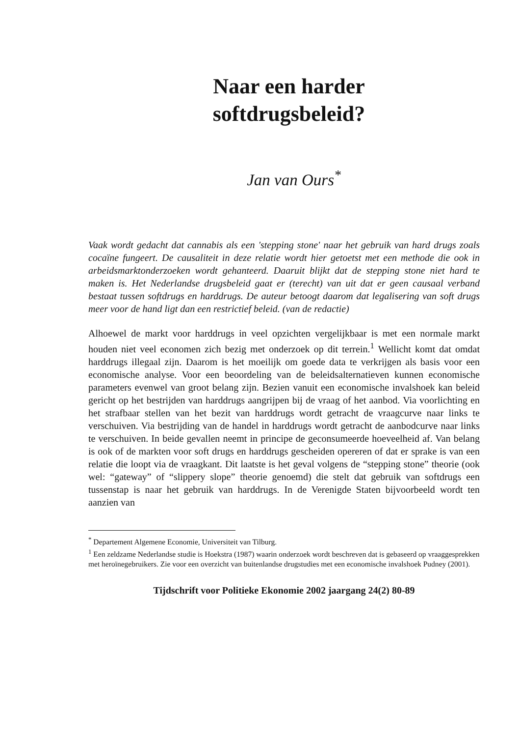Naar een harder
softdrugsbeleid?
Jan van Ours<sup>*</sup>
Vaak wordt gedacht dat cannabis als een 'stepping stone' naar het gebruik van hard drugs zoals cocaïne fungeert. De causaliteit in deze relatie wordt hier getoetst met een methode die ook in arbeidsmarktonderzoeken wordt gehanteerd. Daaruit blijkt dat de stepping stone niet hard te maken is. Het Nederlandse drugsbeleid gaat er (terecht) van uit dat er geen causaal verband bestaat tussen softdrugs en harddrugs. De auteur betoogt daarom dat legalisering van soft drugs meer voor de hand ligt dan een restrictief beleid. (van de redactie)
Alhoewel de markt voor harddrugs in veel opzichten vergelijkbaar is met een normale markt houden niet veel economen zich bezig met onderzoek op dit terrein.<sup>1</sup> Wellicht komt dat omdat harddrugs illegaal zijn. Daarom is het moeilijk om goede data te verkrijgen als basis voor een economische analyse. Voor een beoordeling van de beleidsalternatieven kunnen economische parameters evenwel van groot belang zijn. Bezien vanuit een economische invalshoek kan beleid gericht op het bestrijden van harddrugs aangrijpen bij de vraag of het aanbod. Via voorlichting en het strafbaar stellen van het bezit van harddrugs wordt getracht de vraagcurve naar links te verschuiven. Via bestrijding van de handel in harddrugs wordt getracht de aanbodcurve naar links te verschuiven. In beide gevallen neemt in principe de geconsumeerde hoeveelheid af. Van belang is ook of de markten voor soft drugs en harddrugs gescheiden opereren of dat er sprake is van een relatie die loopt via de vraagkant. Dit laatste is het geval volgens de “stepping stone” theorie (ook wel: “gateway” of “slippery slope” theorie genoemd) die stelt dat gebruik van softdrugs een tussenstap is naar het gebruik van harddrugs. In de Verenigde Staten bijvoorbeeld wordt ten aanzien van
<sup>*</sup> Departement Algemene Economie, Universiteit van Tilburg.
<sup>1</sup> Een zeldzame Nederlandse studie is Hoekstra (1987) waarin onderzoek wordt beschreven dat is gebaseerd op vraaggesprekken met heroïnegebruikers. Zie voor een overzicht van buitenlandse drugstudies met een economische invalshoek Pudney (2001).
Tijdschrift voor Politieke Ekonomie 2002 jaargang 24(2) 80-89